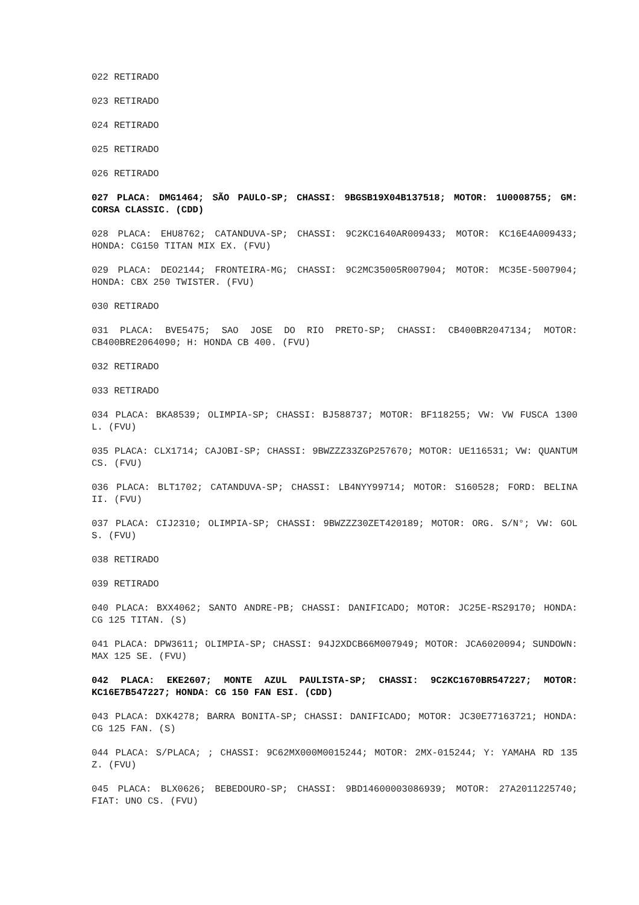022 RETIRADO
023 RETIRADO
024 RETIRADO
025 RETIRADO
026 RETIRADO
027 PLACA: DMG1464; SÃO PAULO-SP; CHASSI: 9BGSB19X04B137518; MOTOR: 1U0008755; GM: CORSA CLASSIC. (CDD)
028 PLACA: EHU8762; CATANDUVA-SP; CHASSI: 9C2KC1640AR009433; MOTOR: KC16E4A009433; HONDA: CG150 TITAN MIX EX. (FVU)
029 PLACA: DEO2144; FRONTEIRA-MG; CHASSI: 9C2MC35005R007904; MOTOR: MC35E-5007904; HONDA: CBX 250 TWISTER. (FVU)
030 RETIRADO
031 PLACA: BVE5475; SAO JOSE DO RIO PRETO-SP; CHASSI: CB400BR2047134; MOTOR: CB400BRE2064090; H: HONDA CB 400. (FVU)
032 RETIRADO
033 RETIRADO
034 PLACA: BKA8539; OLIMPIA-SP; CHASSI: BJ588737; MOTOR: BF118255; VW: VW FUSCA 1300 L. (FVU)
035 PLACA: CLX1714; CAJOBI-SP; CHASSI: 9BWZZZ33ZGP257670; MOTOR: UE116531; VW: QUANTUM CS. (FVU)
036 PLACA: BLT1702; CATANDUVA-SP; CHASSI: LB4NYY99714; MOTOR: S160528; FORD: BELINA II. (FVU)
037 PLACA: CIJ2310; OLIMPIA-SP; CHASSI: 9BWZZZ30ZET420189; MOTOR: ORG. S/N°; VW: GOL S. (FVU)
038 RETIRADO
039 RETIRADO
040 PLACA: BXX4062; SANTO ANDRE-PB; CHASSI: DANIFICADO; MOTOR: JC25E-RS29170; HONDA: CG 125 TITAN. (S)
041 PLACA: DPW3611; OLIMPIA-SP; CHASSI: 94J2XDCB66M007949; MOTOR: JCA6020094; SUNDOWN: MAX 125 SE. (FVU)
042 PLACA: EKE2607; MONTE AZUL PAULISTA-SP; CHASSI: 9C2KC1670BR547227; MOTOR: KC16E7B547227; HONDA: CG 150 FAN ESI. (CDD)
043 PLACA: DXK4278; BARRA BONITA-SP; CHASSI: DANIFICADO; MOTOR: JC30E77163721; HONDA: CG 125 FAN. (S)
044 PLACA: S/PLACA; ; CHASSI: 9C62MX000M0015244; MOTOR: 2MX-015244; Y: YAMAHA RD 135 Z. (FVU)
045 PLACA: BLX0626; BEBEDOURO-SP; CHASSI: 9BD14600003086939; MOTOR: 27A2011225740; FIAT: UNO CS. (FVU)